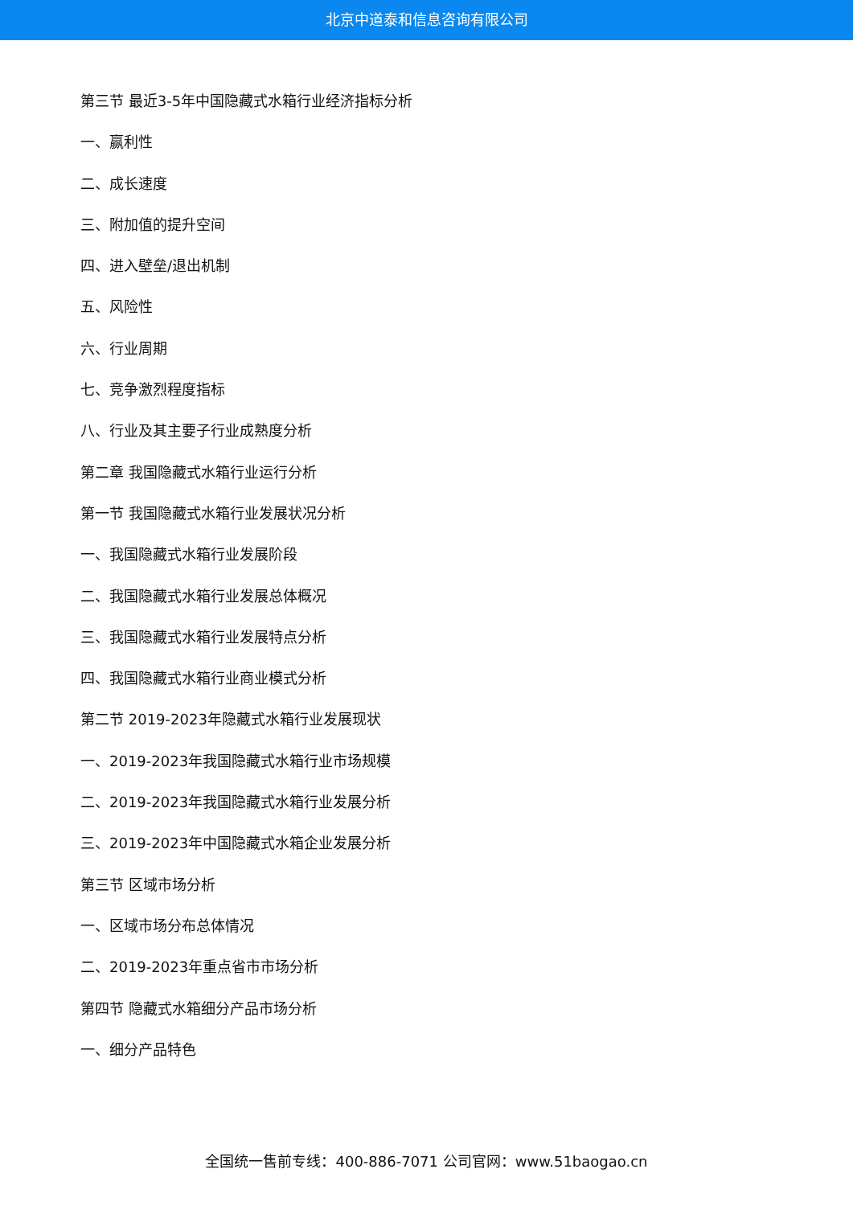北京中道泰和信息咨询有限公司
第三节 最近3-5年中国隐藏式水箱行业经济指标分析
一、赢利性
二、成长速度
三、附加值的提升空间
四、进入壁垒/退出机制
五、风险性
六、行业周期
七、竞争激烈程度指标
八、行业及其主要子行业成熟度分析
第二章 我国隐藏式水箱行业运行分析
第一节 我国隐藏式水箱行业发展状况分析
一、我国隐藏式水箱行业发展阶段
二、我国隐藏式水箱行业发展总体概况
三、我国隐藏式水箱行业发展特点分析
四、我国隐藏式水箱行业商业模式分析
第二节 2019-2023年隐藏式水箱行业发展现状
一、2019-2023年我国隐藏式水箱行业市场规模
二、2019-2023年我国隐藏式水箱行业发展分析
三、2019-2023年中国隐藏式水箱企业发展分析
第三节 区域市场分析
一、区域市场分布总体情况
二、2019-2023年重点省市市场分析
第四节 隐藏式水箱细分产品市场分析
一、细分产品特色
全国统一售前专线：400-886-7071 公司官网：www.51baogao.cn